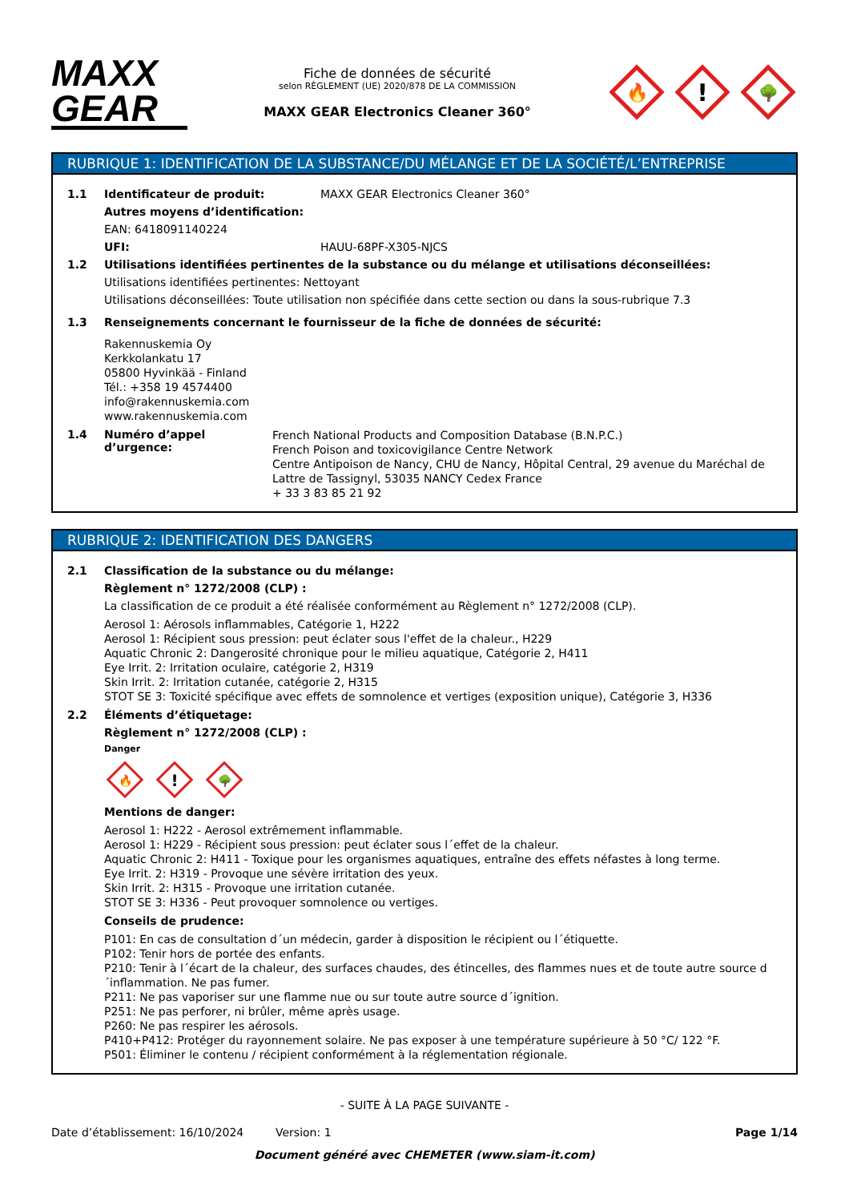MAXX
GEAR
Fiche de données de sécurité
selon RÈGLEMENT (UE) 2020/878 DE LA COMMISSION
MAXX GEAR Electronics Cleaner 360°
🔥
!
🌳
RUBRIQUE 1: IDENTIFICATION DE LA SUBSTANCE/DU MÉLANGE ET DE LA SOCIÉTÉ/L’ENTREPRISE
1.1 Identificateur de produit: MAXX GEAR Electronics Cleaner 360°
Autres moyens d’identification:
EAN: 6418091140224
UFI: HAUU-68PF-X305-NJCS
1.2 Utilisations identifiées pertinentes de la substance ou du mélange et utilisations déconseillées:
Utilisations identifiées pertinentes: Nettoyant
Utilisations déconseillées: Toute utilisation non spécifiée dans cette section ou dans la sous-rubrique 7.3
1.3 Renseignements concernant le fournisseur de la fiche de données de sécurité:
Rakennuskemia Oy
Kerkkolankatu 17
05800 Hyvinkää - Finland
Tél.: +358 19 4574400
info@rakennuskemia.com
www.rakennuskemia.com
1.4 Numéro d’appel d’urgence:
French National Products and Composition Database (B.N.P.C.)
French Poison and toxicovigilance Centre Network
Centre Antipoison de Nancy, CHU de Nancy, Hôpital Central, 29 avenue du Maréchal de Lattre de Tassignyl, 53035 NANCY Cedex France
+ 33 3 83 85 21 92
RUBRIQUE 2: IDENTIFICATION DES DANGERS
2.1 Classification de la substance ou du mélange:
Règlement n° 1272/2008 (CLP) :
La classification de ce produit a été réalisée conformément au Règlement n° 1272/2008 (CLP).
Aerosol 1: Aérosols inflammables, Catégorie 1, H222
Aerosol 1: Récipient sous pression: peut éclater sous l'effet de la chaleur., H229
Aquatic Chronic 2: Dangerosité chronique pour le milieu aquatique, Catégorie 2, H411
Eye Irrit. 2: Irritation oculaire, catégorie 2, H319
Skin Irrit. 2: Irritation cutanée, catégorie 2, H315
STOT SE 3: Toxicité spécifique avec effets de somnolence et vertiges (exposition unique), Catégorie 3, H336
2.2 Éléments d’étiquetage:
Règlement n° 1272/2008 (CLP) :
Danger
🔥
!
🌳
Mentions de danger:
Aerosol 1: H222 - Aerosol extrêmement inflammable.
Aerosol 1: H229 - Récipient sous pression: peut éclater sous l´effet de la chaleur.
Aquatic Chronic 2: H411 - Toxique pour les organismes aquatiques, entraîne des effets néfastes à long terme.
Eye Irrit. 2: H319 - Provoque une sévère irritation des yeux.
Skin Irrit. 2: H315 - Provoque une irritation cutanée.
STOT SE 3: H336 - Peut provoquer somnolence ou vertiges.
Conseils de prudence:
P101: En cas de consultation d´un médecin, garder à disposition le récipient ou l´étiquette.
P102: Tenir hors de portée des enfants.
P210: Tenir à l´écart de la chaleur, des surfaces chaudes, des étincelles, des flammes nues et de toute autre source d´inflammation. Ne pas fumer.
P211: Ne pas vaporiser sur une flamme nue ou sur toute autre source d´ignition.
P251: Ne pas perforer, ni brûler, même après usage.
P260: Ne pas respirer les aérosols.
P410+P412: Protéger du rayonnement solaire. Ne pas exposer à une température supérieure à 50 °C/ 122 °F.
P501: Éliminer le contenu / récipient conformément à la réglementation régionale.
- SUITE À LA PAGE SUIVANTE -
Date d’établissement: 16/10/2024 Version: 1 Page 1/14
Document généré avec CHEMETER (www.siam-it.com)